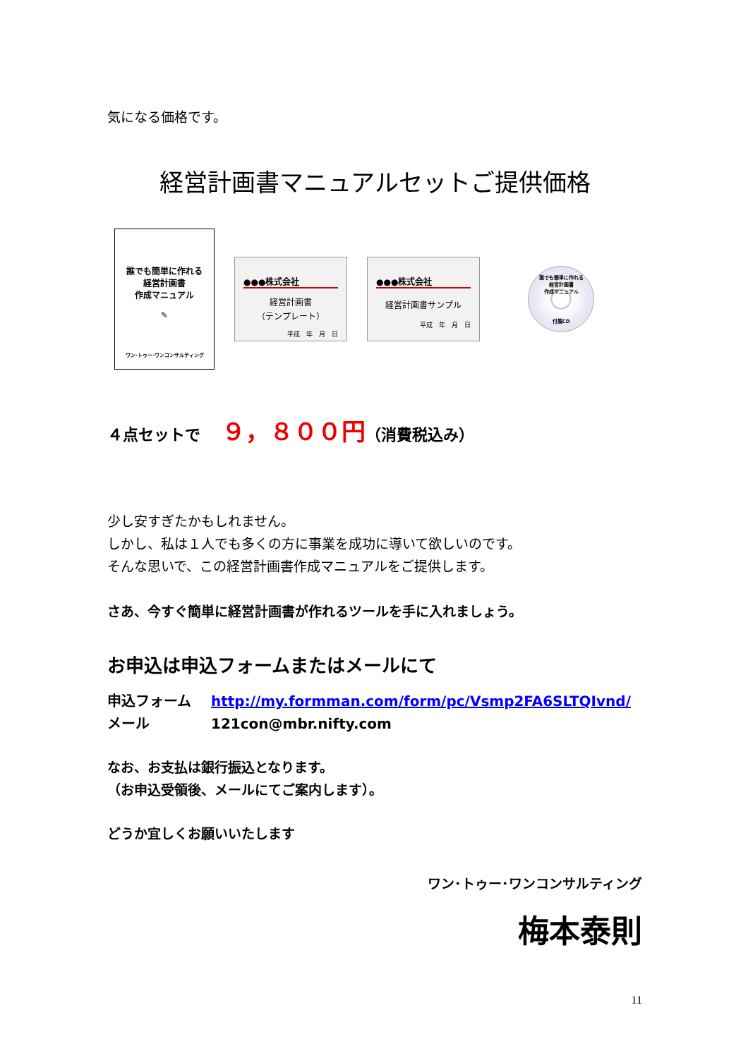気になる価格です。
経営計画書マニュアルセットご提供価格
誰でも簡単に作れる
経営計画書
作成マニュアル
✎
ワン･トゥー･ワンコンサルティング
●●●株式会社
経営計画書
（テンプレート）
平成　年　月　日
●●●株式会社
経営計画書サンプル
平成　年　月　日
誰でも簡単に作れる
経営計画書
作成マニュアル
付属CD
４点セットで ９，８００円（消費税込み）
少し安すぎたかもしれません。
しかし、私は１人でも多くの方に事業を成功に導いて欲しいのです。
そんな思いで、この経営計画書作成マニュアルをご提供します。
さあ、今すぐ簡単に経営計画書が作れるツールを手に入れましょう。
お申込は申込フォームまたはメールにて
申込フォーム http://my.formman.com/form/pc/Vsmp2FA6SLTQIvnd/
メール 121con@mbr.nifty.com
なお、お支払は銀行振込となります。
（お申込受領後、メールにてご案内します）。
どうか宜しくお願いいたします
ワン･トゥー･ワンコンサルティング
梅本泰則
11